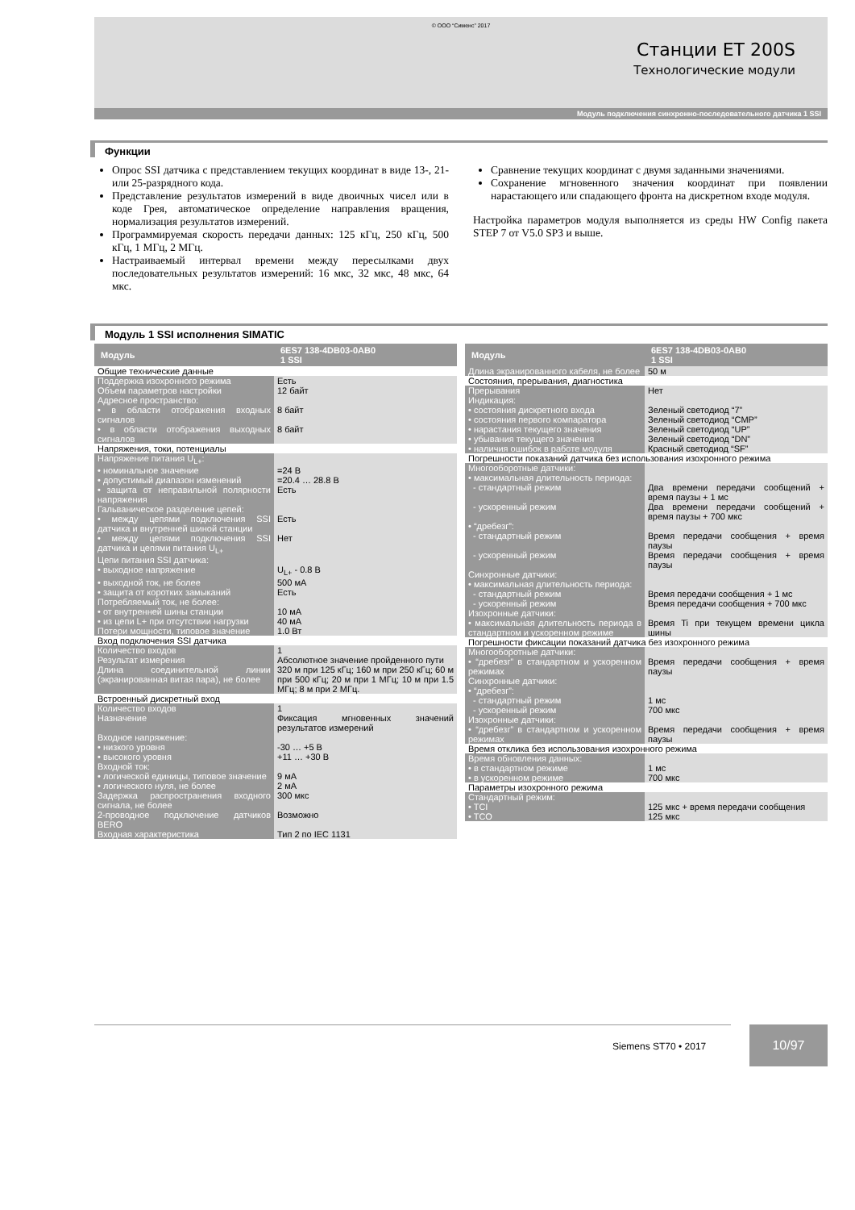© ООО “Сименс” 2017
Станции ET 200S
Технологические модули
Модуль подключения синхронно-последовательного датчика 1 SSI
Функции
Опрос SSI датчика с представлением текущих координат в виде 13-, 21- или 25-разрядного кода.
Представление результатов измерений в виде двоичных чисел или в коде Грея, автоматическое определение направления вращения, нормализация результатов измерений.
Программируемая скорость передачи данных: 125 кГц, 250 кГц, 500 кГц, 1 МГц, 2 МГц.
Настраиваемый интервал времени между пересылками двух последовательных результатов измерений: 16 мкс, 32 мкс, 48 мкс, 64 мкс.
Сравнение текущих координат с двумя заданными значениями.
Сохранение мгновенного значения координат при появлении нарастающего или спадающего фронта на дискретном входе модуля.
Настройка параметров модуля выполняется из среды HW Config пакета STEP 7 от V5.0 SP3 и выше.
Модуль 1 SSI исполнения SIMATIC
| Модуль | 6ES7 138-4DB03-0AB0 1 SSI |
| --- | --- |
| Общие технические данные | |
| Поддержка изохронного режима | Есть |
| Объем параметров настройки | 12 байт |
| Адресное пространство: | |
| • в области отображения входных сигналов | 8 байт |
| • в области отображения выходных сигналов | 8 байт |
| Напряжения, токи, потенциалы | |
| Напряжение питания U<sub>L+</sub>: | |
| • номинальное значение | =24 В |
| • допустимый диапазон изменений | =20.4 … 28.8 В |
| • защита от неправильной полярности напряжения | Есть |
| Гальваническое разделение цепей: | |
| • между цепями подключения SSI датчика и внутренней шиной станции | Есть |
| • между цепями подключения SSI датчика и цепями питания U<sub>L+</sub> | Нет |
| Цепи питания SSI датчика: | |
| • выходное напряжение | U<sub>L+</sub> - 0.8 В |
| • выходной ток, не более | 500 мА |
| • защита от коротких замыканий | Есть |
| Потребляемый ток, не более: | |
| • от внутренней шины станции | 10 мА |
| • из цепи L+ при отсутствии нагрузки | 40 мА |
| Потери мощности, типовое значение | 1.0 Вт |
| Вход подключения SSI датчика | |
| Количество входов | 1 |
| Результат измерения | Абсолютное значение пройденного пути |
| Длина соединительной линии (экранированная витая пара), не более | 320 м при 125 кГц; 160 м при 250 кГц; 60 м при 500 кГц; 20 м при 1 МГц; 10 м при 1.5 МГц; 8 м при 2 МГц. |
| Встроенный дискретный вход | |
| Количество входов | 1 |
| Назначение | Фиксация мгновенных значений результатов измерений |
| Входное напряжение: | |
| • низкого уровня | -30 … +5 В |
| • высокого уровня | +11 … +30 В |
| Входной ток: | |
| • логической единицы, типовое значение | 9 мА |
| • логического нуля, не более | 2 мА |
| Задержка распространения входного сигнала, не более | 300 мкс |
| 2-проводное подключение датчиков BERO | Возможно |
| Входная характеристика | Тип 2 по IEC 1131 |
| Модуль | 6ES7 138-4DB03-0AB0 1 SSI |
| --- | --- |
| Длина экранированного кабеля, не более | 50 м |
| Состояния, прерывания, диагностика | |
| Прерывания | Нет |
| Индикация: | |
| • состояния дискретного входа | Зеленый светодиод “7” |
| • состояния первого компаратора | Зеленый светодиод “CMP” |
| • нарастания текущего значения | Зеленый светодиод “UP” |
| • убывания текущего значения | Зеленый светодиод “DN” |
| • наличия ошибок в работе модуля | Красный светодиод “SF” |
| Погрешности показаний датчика без использования изохронного режима | |
| Многооборотные датчики: | |
| • максимальная длительность периода: | |
| - стандартный режим | Два времени передачи сообщений + время паузы + 1 мс |
| - ускоренный режим | Два времени передачи сообщений + время паузы + 700 мкс |
| • “дребезг”: | |
| - стандартный режим | Время передачи сообщения + время паузы |
| - ускоренный режим | Время передачи сообщения + время паузы |
| Синхронные датчики: | |
| • максимальная длительность периода: | |
| - стандартный режим | Время передачи сообщения + 1 мс |
| - ускоренный режим | Время передачи сообщения + 700 мкс |
| Изохронные датчики: | |
| • максимальная длительность периода в стандартном и ускоренном режиме | Время Ti при текущем времени цикла шины |
| Погрешности фиксации показаний датчика без изохронного режима | |
| Многооборотные датчики: | |
| • “дребезг” в стандартном и ускоренном режимах | Время передачи сообщения + время паузы |
| Синхронные датчики: | |
| • “дребезг”: | |
| - стандартный режим | 1 мс |
| - ускоренный режим | 700 мкс |
| Изохронные датчики: | |
| • “дребезг” в стандартном и ускоренном режимах | Время передачи сообщения + время паузы |
| Время отклика без использования изохронного режима | |
| Время обновления данных: | |
| • в стандартном режиме | 1 мс |
| • в ускоренном режиме | 700 мкс |
| Параметры изохронного режима | |
| Стандартный режим: | |
| • TCI | 125 мкс + время передачи сообщения |
| • TCO | 125 мкс |
Siemens ST70 • 2017
10/97